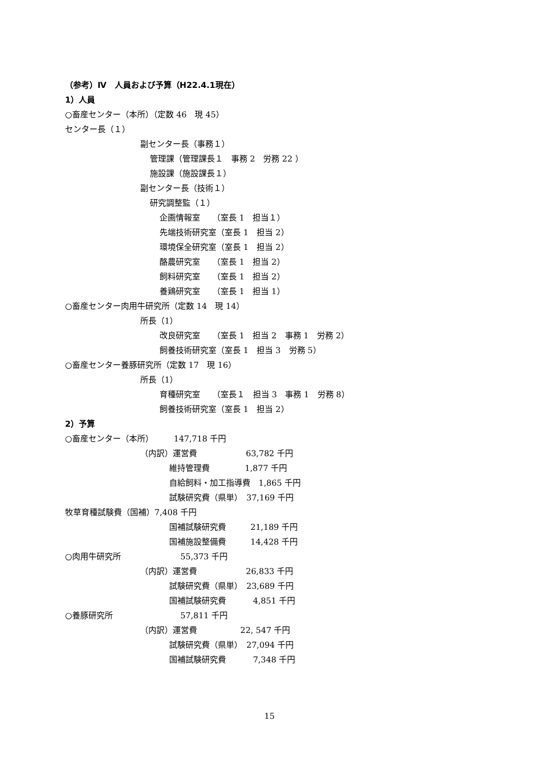（参考）Ⅳ　人員および予算（H22.4.1現在）
1）人員
○畜産センター（本所）（定数 46　現 45）
センター長（１）
副センター長（事務１）
管理課（管理課長１　事務 2　労務 22 ）
施設課（施設課長１）
副センター長（技術１）
研究調整監（１）
企画情報室　　（室長 1　担当１）
先端技術研究室（室長 1　担当 2）
環境保全研究室（室長 1　担当 2）
酪農研究室　　（室長 1　担当 2）
飼料研究室　　（室長 1　担当 2）
養鶏研究室　　（室長 1　担当 1）
○畜産センター肉用牛研究所（定数 14　現 14）
所長（1）
改良研究室　　（室長 1　担当 2　事務 1　労務 2）
飼養技術研究室（室長 1　担当 3　労務 5）
○畜産センター養豚研究所（定数 17　現 16）
所長（1）
育種研究室　　（室長１　担当 3　事務 1　労務 8）
飼養技術研究室（室長 1　担当 2）
2）予算
○畜産センター（本所）　　　147,718 千円
（内訳）運営費　　　　　　63,782 千円
維持管理費　　　　 1,877 千円
自給飼料・加工指導費　1,865 千円
試験研究費（県単）　37,169 千円
牧草育種試験費（国補）7,408 千円
国補試験研究費　　　21,189 千円
国補施設整備費　　　14,428 千円
○肉用牛研究所　　　　　　　 55,373 千円
（内訳）運営費　　　　　　26,833 千円
試験研究費（県単）　23,689 千円
国補試験研究費　　　 4,851 千円
○養豚研究所　　　　　　　　 57,811 千円
（内訳）運営費　　　　　 22, 547 千円
試験研究費（県単）　27,094 千円
国補試験研究費　　　 7,348 千円
15